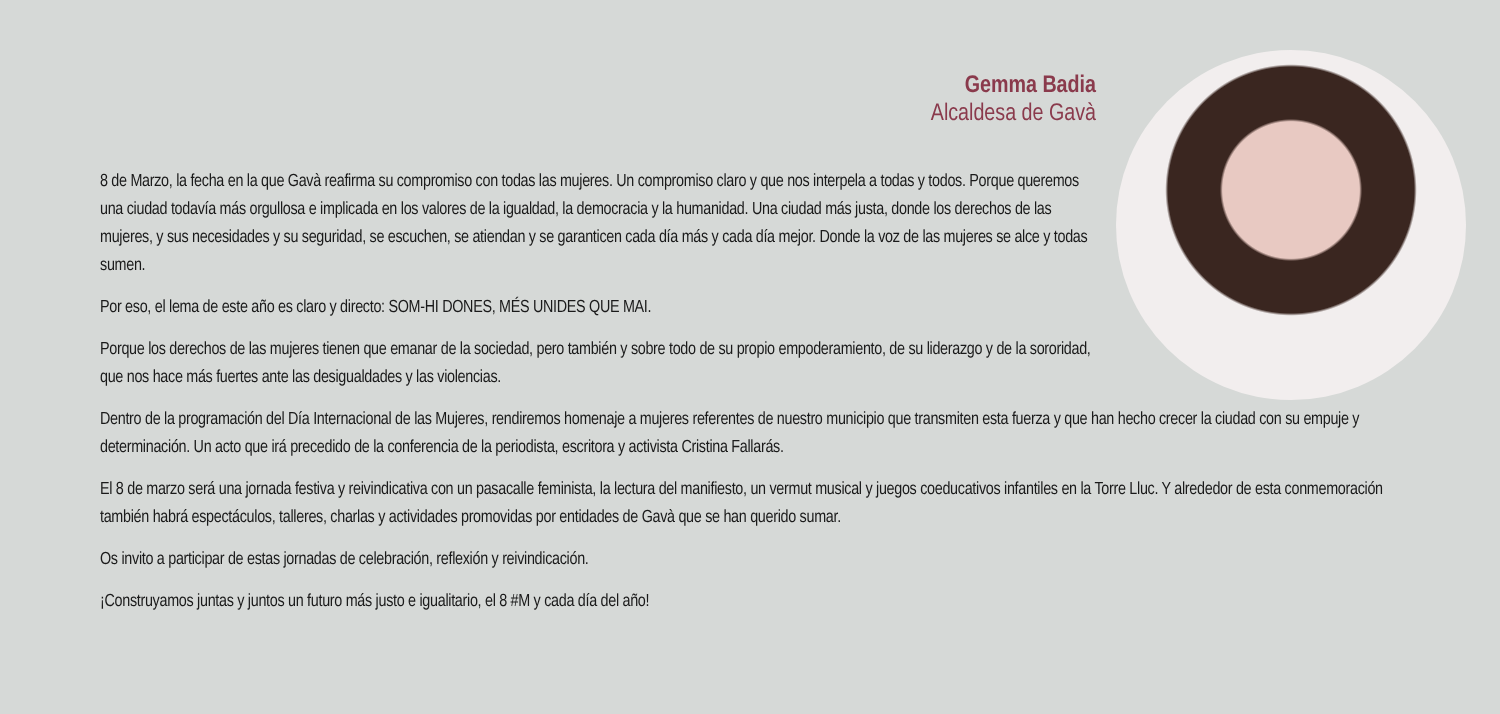Gemma Badia
Alcaldesa de Gavà
8 de Marzo, la fecha en la que Gavà reafirma su compromiso con todas las mujeres. Un compromiso claro y que nos interpela a todas y todos. Porque queremos una ciudad todavía más orgullosa e implicada en los valores de la igualdad, la democracia y la humanidad. Una ciudad más justa, donde los derechos de las mujeres, y sus necesidades y su seguridad, se escuchen, se atiendan y se garanticen cada día más y cada día mejor. Donde la voz de las mujeres se alce y todas sumen.
Por eso, el lema de este año es claro y directo: SOM-HI DONES, MÉS UNIDES QUE MAI.
Porque los derechos de las mujeres tienen que emanar de la sociedad, pero también y sobre todo de su propio empoderamiento, de su liderazgo y de la sororidad, que nos hace más fuertes ante las desigualdades y las violencias.
Dentro de la programación del Día Internacional de las Mujeres, rendiremos homenaje a mujeres referentes de nuestro municipio que transmiten esta fuerza y que han hecho crecer la ciudad con su empuje y determinación. Un acto que irá precedido de la conferencia de la periodista, escritora y activista Cristina Fallarás.
El 8 de marzo será una jornada festiva y reivindicativa con un pasacalle feminista, la lectura del manifiesto, un vermut musical y juegos coeducativos infantiles en la Torre Lluc. Y alrededor de esta conmemoración también habrá espectáculos, talleres, charlas y actividades promovidas por entidades de Gavà que se han querido sumar.
Os invito a participar de estas jornadas de celebración, reflexión y reivindicación.
¡Construyamos juntas y juntos un futuro más justo e igualitario, el 8 #M y cada día del año!